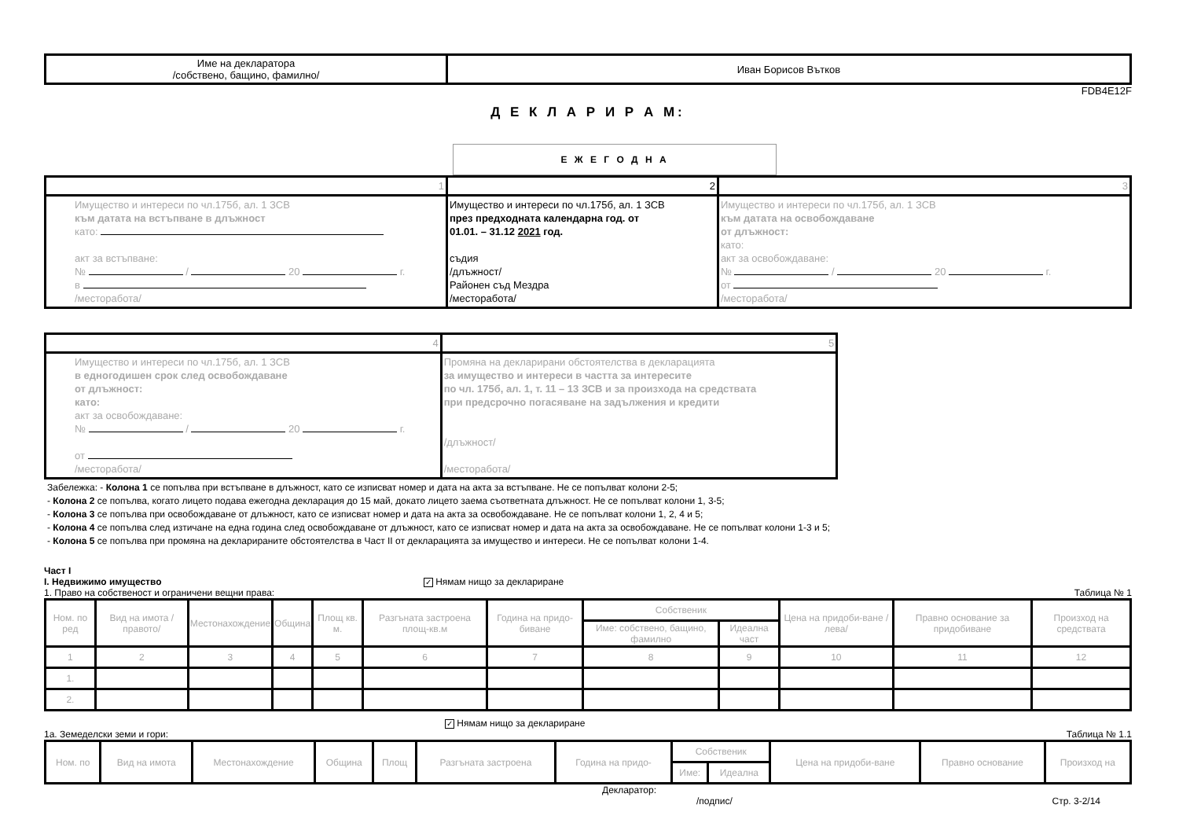| Име на декларатора /собствено, бащино, фамилно/ | Иван Борисов Вътков |
FDB4E12F
Д Е К Л А Р И Р А М:
Е Ж Е Г О Д Н А
| 1 | 2 | 3 |
| Имущество и интереси по чл.175б, ал. 1 ЗСВ към датата на встъпване в длъжност като: акт за встъпване: № / 20 г. в /месторабота/ | Имущество и интереси по чл.175б, ал. 1 ЗСВ през предходната календарна год. от 01.01. – 31.12 2021 год. съдия /длъжност/ Районен съд Мездра /месторабота/ | Имущество и интереси по чл.175б, ал. 1 ЗСВ към датата на освобождаване от длъжност: като: акт за освобождаване: № / 20 г. от /месторабота/ |
| 4 | 5 |
| Имущество и интереси по чл.175б, ал. 1 ЗСВ в едногодишен срок след освобождаване от длъжност: като: акт за освобождаване: № / 20 г. от /месторабота/ | Промяна на декларирани обстоятелства в декларацията за имущество и интереси в частта за интересите по чл. 175б, ал. 1, т. 11 – 13 ЗСВ и за произхода на средствата при предсрочно погасяване на задължения и кредити /длъжност/ /месторабота/ |
Забележка: - Колона 1 се попълва при встъпване в длъжност, като се изписват номер и дата на акта за встъпване. Не се попълват колони 2-5;
- Колона 2 се попълва, когато лицето подава ежегодна декларация до 15 май, докато лицето заема съответната длъжност. Не се попълват колони 1, 3-5;
- Колона 3 се попълва при освобождаване от длъжност, като се изписват номер и дата на акта за освобождаване. Не се попълват колони 1, 2, 4 и 5;
- Колона 4 се попълва след изтичане на една година след освобождаване от длъжност, като се изписват номер и дата на акта за освобождаване. Не се попълват колони 1-3 и 5;
- Колона 5 се попълва при промяна на декларираните обстоятелства в Част II от декларацията за имущество и интереси. Не се попълват колони 1-4.
Част I
I. Недвижимо имущество ✓ Нямам нищо за деклариране
1. Право на собственост и ограничени вещни права: Таблица № 1
| Ном. по ред | Вид на имота /правото/ | Местонахождение | Община | Площ кв. м. | Разгъната застроена площ-кв.м | Година на придо-биване | Собственик | | Цена на придоби-ване /лева/ | Правно основание за придобиване | Произход на средствата |
| --- | --- | --- | --- | --- | --- | --- | --- | --- | --- | --- | --- |
| | | | | | | | Име: собствено, бащино, фамилно | Идеална част | | | |
| 1 | 2 | 3 | 4 | 5 | 6 | 7 | 8 | 9 | 10 | 11 | 12 |
| 1. | | | | | | | | | | | |
| 2. | | | | | | | | | | | |
✓ Нямам нищо за деклариране
1а. Земеделски земи и гори: Таблица № 1.1
| Ном. по | Вид на имота | Местонахождение | Община | Площ | Разгъната застроена | Година на придо- | Собственик | | Цена на придоби-ване | Правно основание | Произход на |
| --- | --- | --- | --- | --- | --- | --- | --- | --- | --- | --- | --- |
| | | | | | | | Име: | Идеална | | | |
Декларатор:
/подпис/ Стр. 3-2/14